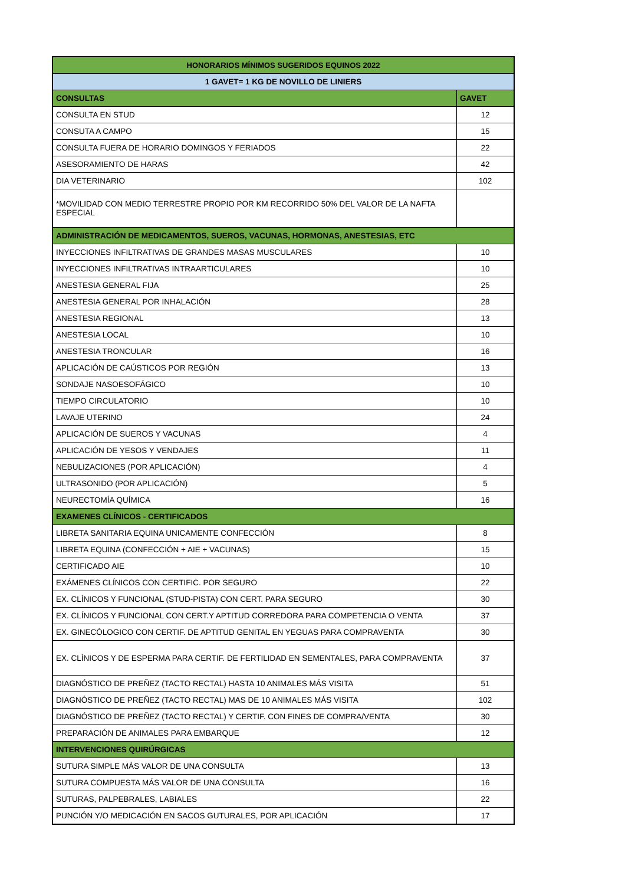| HONORARIOS MÍNIMOS SUGERIDOS EQUINOS 2022 | |
| --- | --- |
| 1 GAVET= 1 KG DE NOVILLO DE LINIERS | |
| CONSULTAS | GAVET |
| CONSULTA EN STUD | 12 |
| CONSUTA A CAMPO | 15 |
| CONSULTA FUERA DE HORARIO DOMINGOS Y FERIADOS | 22 |
| ASESORAMIENTO DE HARAS | 42 |
| DIA VETERINARIO | 102 |
| *MOVILIDAD CON MEDIO TERRESTRE PROPIO POR KM RECORRIDO 50% DEL VALOR DE LA NAFTA ESPECIAL | |
| ADMINISTRACIÓN DE MEDICAMENTOS, SUEROS, VACUNAS, HORMONAS, ANESTESIAS, ETC | |
| INYECCIONES INFILTRATIVAS DE GRANDES MASAS MUSCULARES | 10 |
| INYECCIONES INFILTRATIVAS INTRAARTICULARES | 10 |
| ANESTESIA GENERAL FIJA | 25 |
| ANESTESIA GENERAL POR INHALACIÓN | 28 |
| ANESTESIA REGIONAL | 13 |
| ANESTESIA LOCAL | 10 |
| ANESTESIA TRONCULAR | 16 |
| APLICACIÓN DE CAÚSTICOS POR REGIÓN | 13 |
| SONDAJE NASOESOFÁGICO | 10 |
| TIEMPO CIRCULATORIO | 10 |
| LAVAJE UTERINO | 24 |
| APLICACIÓN DE SUEROS Y VACUNAS | 4 |
| APLICACIÓN DE YESOS Y VENDAJES | 11 |
| NEBULIZACIONES (POR APLICACIÓN) | 4 |
| ULTRASONIDO (POR APLICACIÓN) | 5 |
| NEURECTOMÍA QUÍMICA | 16 |
| EXAMENES CLÍNICOS - CERTIFICADOS | |
| LIBRETA SANITARIA EQUINA UNICAMENTE CONFECCIÓN | 8 |
| LIBRETA EQUINA (CONFECCIÓN + AIE + VACUNAS) | 15 |
| CERTIFICADO AIE | 10 |
| EXÁMENES CLÍNICOS CON CERTIFIC. POR SEGURO | 22 |
| EX. CLÍNICOS Y FUNCIONAL (STUD-PISTA) CON CERT. PARA SEGURO | 30 |
| EX. CLÍNICOS Y FUNCIONAL CON CERT.Y APTITUD CORREDORA PARA COMPETENCIA O VENTA | 37 |
| EX. GINECÓLOGICO CON CERTIF. DE APTITUD GENITAL EN YEGUAS PARA COMPRAVENTA | 30 |
| EX. CLÍNICOS Y DE ESPERMA PARA CERTIF. DE FERTILIDAD EN SEMENTALES, PARA COMPRAVENTA | 37 |
| DIAGNÓSTICO DE PREÑEZ (TACTO RECTAL) HASTA 10 ANIMALES MÁS VISITA | 51 |
| DIAGNÓSTICO DE PREÑEZ (TACTO RECTAL) MAS DE 10 ANIMALES MÁS VISITA | 102 |
| DIAGNÓSTICO DE PREÑEZ (TACTO RECTAL) Y CERTIF. CON FINES DE COMPRA/VENTA | 30 |
| PREPARACIÓN DE ANIMALES PARA EMBARQUE | 12 |
| INTERVENCIONES QUIRÚRGICAS | |
| SUTURA SIMPLE MÁS VALOR DE UNA CONSULTA | 13 |
| SUTURA COMPUESTA MÁS VALOR DE UNA CONSULTA | 16 |
| SUTURAS, PALPEBRALES, LABIALES | 22 |
| PUNCIÓN Y/O MEDICACIÓN EN SACOS GUTURALES, POR APLICACIÓN | 17 |